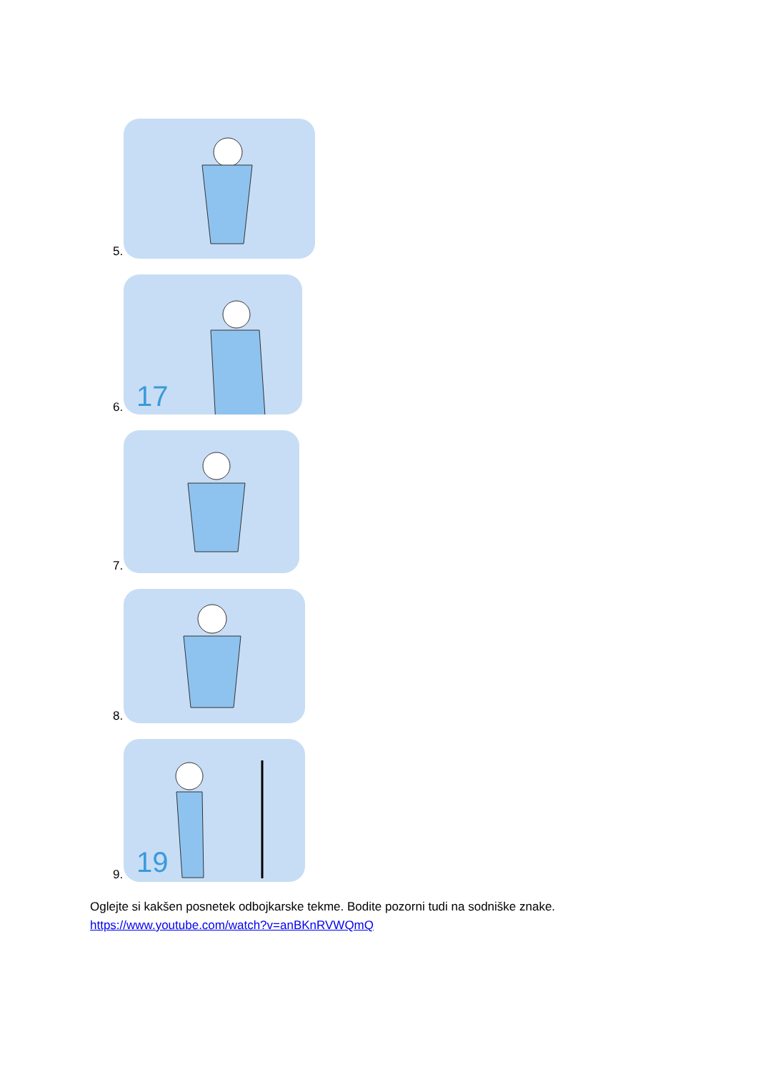5.
6.
17
7.
8.
9.
19
Oglejte si kakšen posnetek odbojkarske tekme. Bodite pozorni tudi na sodniške znake.
https://www.youtube.com/watch?v=anBKnRVWQmQ